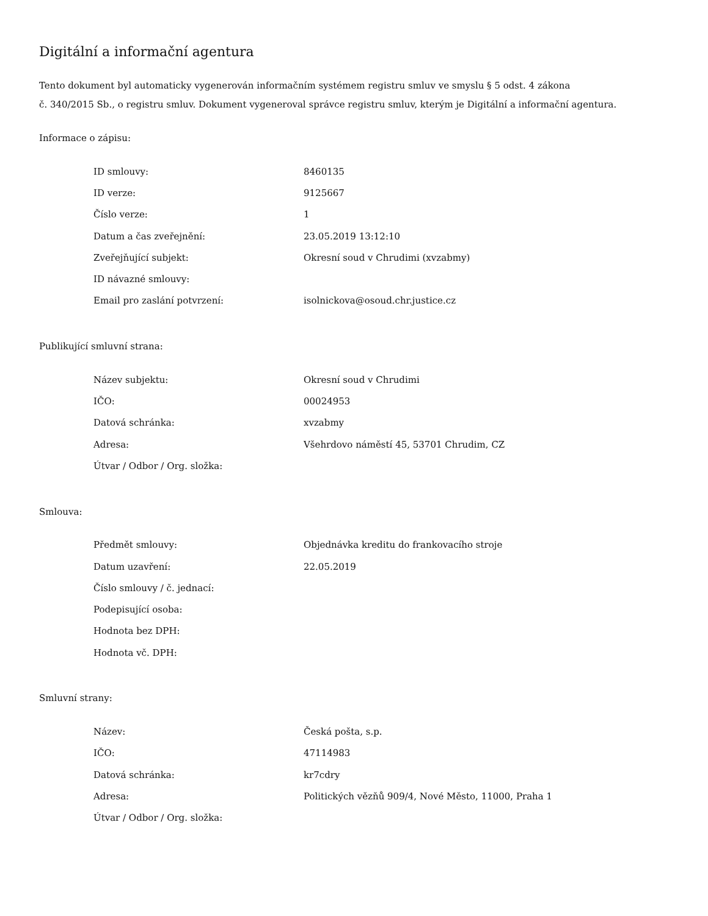Digitální a informační agentura
Tento dokument byl automaticky vygenerován informačním systémem registru smluv ve smyslu § 5 odst. 4 zákona
č. 340/2015 Sb., o registru smluv. Dokument vygeneroval správce registru smluv, kterým je Digitální a informační agentura.
Informace o zápisu:
| ID smlouvy: | 8460135 |
| ID verze: | 9125667 |
| Číslo verze: | 1 |
| Datum a čas zveřejnění: | 23.05.2019 13:12:10 |
| Zveřejňující subjekt: | Okresní soud v Chrudimi (xvzabmy) |
| ID návazné smlouvy: | |
| Email pro zaslání potvrzení: | isolnickova@osoud.chr.justice.cz |
Publikující smluvní strana:
| Název subjektu: | Okresní soud v Chrudimi |
| IČO: | 00024953 |
| Datová schránka: | xvzabmy |
| Adresa: | Všehrdovo náměstí 45, 53701 Chrudim, CZ |
| Útvar / Odbor / Org. složka: | |
Smlouva:
| Předmět smlouvy: | Objednávka kreditu do frankovacího stroje |
| Datum uzavření: | 22.05.2019 |
| Číslo smlouvy / č. jednací: | |
| Podepisující osoba: | |
| Hodnota bez DPH: | |
| Hodnota vč. DPH: | |
Smluvní strany:
| Název: | Česká pošta, s.p. |
| IČO: | 47114983 |
| Datová schránka: | kr7cdry |
| Adresa: | Politických vězňů 909/4, Nové Město, 11000, Praha 1 |
| Útvar / Odbor / Org. složka: | |